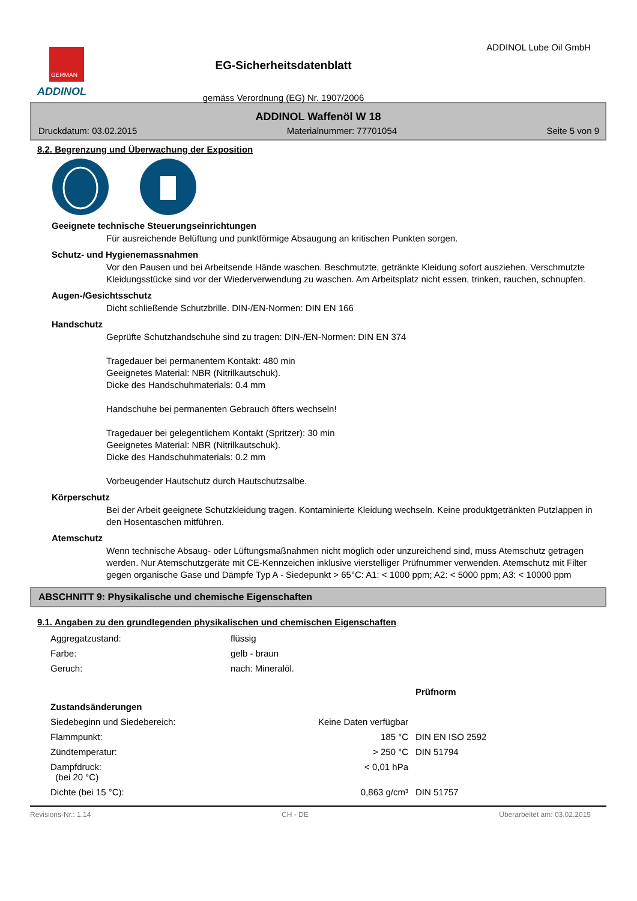GERMAN
ADDINOL
EG-Sicherheitsdatenblatt
gemäss Verordnung (EG) Nr. 1907/2006
ADDINOL Lube Oil GmbH
ADDINOL Waffenöl W 18
Druckdatum: 03.02.2015 Materialnummer: 77701054 Seite 5 von 9
8.2. Begrenzung und Überwachung der Exposition
Geeignete technische Steuerungseinrichtungen
Für ausreichende Belüftung und punktförmige Absaugung an kritischen Punkten sorgen.
Schutz- und Hygienemassnahmen
Vor den Pausen und bei Arbeitsende Hände waschen. Beschmutzte, getränkte Kleidung sofort ausziehen. Verschmutzte Kleidungsstücke sind vor der Wiederverwendung zu waschen. Am Arbeitsplatz nicht essen, trinken, rauchen, schnupfen.
Augen-/Gesichtsschutz
Dicht schließende Schutzbrille. DIN-/EN-Normen: DIN EN 166
Handschutz
Geprüfte Schutzhandschuhe sind zu tragen: DIN-/EN-Normen: DIN EN 374
Tragedauer bei permanentem Kontakt: 480 min
Geeignetes Material: NBR (Nitrilkautschuk).
Dicke des Handschuhmaterials: 0.4 mm
Handschuhe bei permanenten Gebrauch öfters wechseln!
Tragedauer bei gelegentlichem Kontakt (Spritzer): 30 min
Geeignetes Material: NBR (Nitrilkautschuk).
Dicke des Handschuhmaterials: 0.2 mm
Vorbeugender Hautschutz durch Hautschutzsalbe.
Körperschutz
Bei der Arbeit geeignete Schutzkleidung tragen. Kontaminierte Kleidung wechseln. Keine produktgetränkten Putzlappen in den Hosentaschen mitführen.
Atemschutz
Wenn technische Absaug- oder Lüftungsmaßnahmen nicht möglich oder unzureichend sind, muss Atemschutz getragen werden. Nur Atemschutzgeräte mit CE-Kennzeichen inklusive vierstelliger Prüfnummer verwenden. Atemschutz mit Filter gegen organische Gase und Dämpfe Typ A - Siedepunkt > 65°C: A1: < 1000 ppm; A2: < 5000 ppm; A3: < 10000 ppm
ABSCHNITT 9: Physikalische und chemische Eigenschaften
9.1. Angaben zu den grundlegenden physikalischen und chemischen Eigenschaften
| Aggregatzustand: | flüssig | | |
| Farbe: | gelb - braun | | |
| Geruch: | nach: Mineralöl. | | |
| | | | Prüfnorm |
| Zustandsänderungen | | | |
| Siedebeginn und Siedebereich: | Keine Daten verfügbar | | |
| Flammpunkt: | 185 °C | | DIN EN ISO 2592 |
| Zündtemperatur: | > 250 °C | | DIN 51794 |
| Dampfdruck: (bei 20 °C) | < 0,01 hPa | | |
| Dichte (bei 15 °C): | 0,863 g/cm³ | | DIN 51757 |
Revisions-Nr.: 1,14 CH - DE Überarbeitet am: 03.02.2015